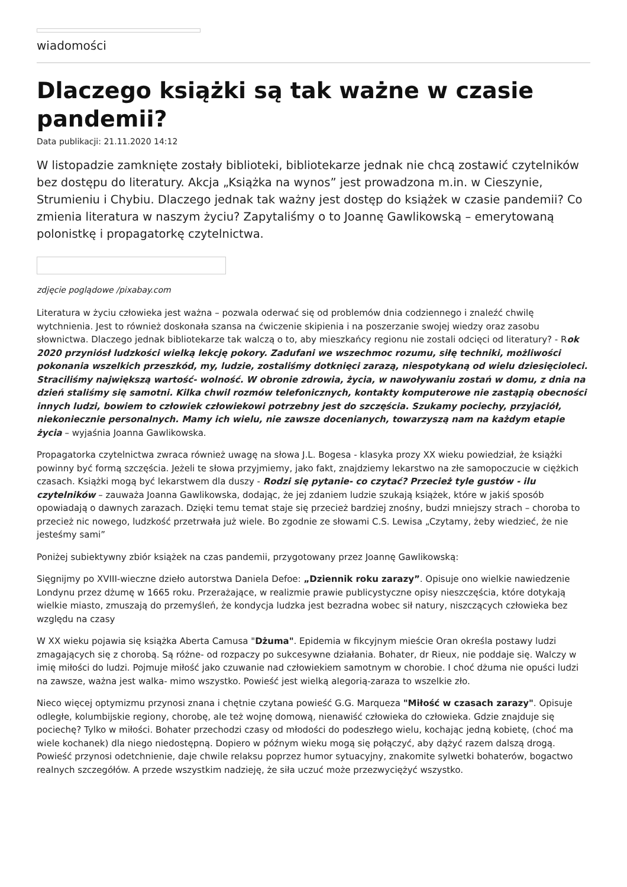wiadomości
Dlaczego książki są tak ważne w czasie pandemii?
Data publikacji: 21.11.2020 14:12
W listopadzie zamknięte zostały biblioteki, bibliotekarze jednak nie chcą zostawić czytelników bez dostępu do literatury. Akcja „Książka na wynos” jest prowadzona m.in. w Cieszynie, Strumieniu i Chybiu. Dlaczego jednak tak ważny jest dostęp do książek w czasie pandemii? Co zmienia literatura w naszym życiu? Zapytaliśmy o to Joannę Gawlikowską – emerytowaną polonistkę i propagatorkę czytelnictwa.
zdjęcie poglądowe /pixabay.com
Literatura w życiu człowieka jest ważna – pozwala oderwać się od problemów dnia codziennego i znaleźć chwilę wytchnienia. Jest to również doskonała szansa na ćwiczenie skipienia i na poszerzanie swojej wiedzy oraz zasobu słownictwa. Dlaczego jednak bibliotekarze tak walczą o to, aby mieszkańcy regionu nie zostali odcięci od literatury? - Rok 2020 przyniósł ludzkości wielką lekcję pokory. Zadufani we wszechmoc rozumu, siłę techniki, możliwości pokonania wszelkich przeszkód, my, ludzie, zostaliśmy dotknięci zarazą, niespotykaną od wielu dziesięcioleci. Straciliśmy największą wartość- wolność. W obronie zdrowia, życia, w nawoływaniu zostań w domu, z dnia na dzień staliśmy się samotni. Kilka chwil rozmów telefonicznych, kontakty komputerowe nie zastąpią obecności innych ludzi, bowiem to człowiek człowiekowi potrzebny jest do szczęścia. Szukamy pociechy, przyjaciół, niekoniecznie personalnych. Mamy ich wielu, nie zawsze docenianych, towarzyszą nam na każdym etapie życia – wyjaśnia Joanna Gawlikowska.
Propagatorka czytelnictwa zwraca również uwagę na słowa J.L. Bogesa - klasyka prozy XX wieku powiedział, że książki powinny być formą szczęścia. Jeżeli te słowa przyjmiemy, jako fakt, znajdziemy lekarstwo na złe samopoczucie w ciężkich czasach. Książki mogą być lekarstwem dla duszy - Rodzi się pytanie- co czytać? Przecież tyle gustów - ilu czytelników – zauważa Joanna Gawlikowska, dodając, że jej zdaniem ludzie szukają książek, które w jakiś sposób opowiadają o dawnych zarazach. Dzięki temu temat staje się przecież bardziej znośny, budzi mniejszy strach – choroba to przecież nic nowego, ludzkość przetrwała już wiele. Bo zgodnie ze słowami C.S. Lewisa „Czytamy, żeby wiedzieć, że nie jesteśmy sami”
Poniżej subiektywny zbiór książek na czas pandemii, przygotowany przez Joannę Gawlikowską:
Sięgnijmy po XVIII-wieczne dzieło autorstwa Daniela Defoe: „Dziennik roku zarazy”. Opisuje ono wielkie nawiedzenie Londynu przez dżumę w 1665 roku. Przerażające, w realizmie prawie publicystyczne opisy nieszczęścia, które dotykają wielkie miasto, zmuszają do przemyśleń, że kondycja ludzka jest bezradna wobec sił natury, niszczących człowieka bez względu na czasy
W XX wieku pojawia się książka Aberta Camusa "Dżuma". Epidemia w fikcyjnym mieście Oran określa postawy ludzi zmagających się z chorobą. Są różne- od rozpaczy po sukcesywne działania. Bohater, dr Rieux, nie poddaje się. Walczy w imię miłości do ludzi. Pojmuje miłość jako czuwanie nad człowiekiem samotnym w chorobie. I choć dżuma nie opuści ludzi na zawsze, ważna jest walka- mimo wszystko. Powieść jest wielką alegorią-zaraza to wszelkie zło.
Nieco więcej optymizmu przynosi znana i chętnie czytana powieść G.G. Marqueza "Miłość w czasach zarazy". Opisuje odległe, kolumbijskie regiony, chorobę, ale też wojnę domową, nienawiść człowieka do człowieka. Gdzie znajduje się pociechę? Tylko w miłości. Bohater przechodzi czasy od młodości do podeszłego wielu, kochając jedną kobietę, (choć ma wiele kochanek) dla niego niedostępną. Dopiero w późnym wieku mogą się połączyć, aby dążyć razem dalszą drogą. Powieść przynosi odetchnienie, daje chwile relaksu poprzez humor sytuacyjny, znakomite sylwetki bohaterów, bogactwo realnych szczegółów. A przede wszystkim nadzieję, że siła uczuć może przezwyciężyć wszystko.